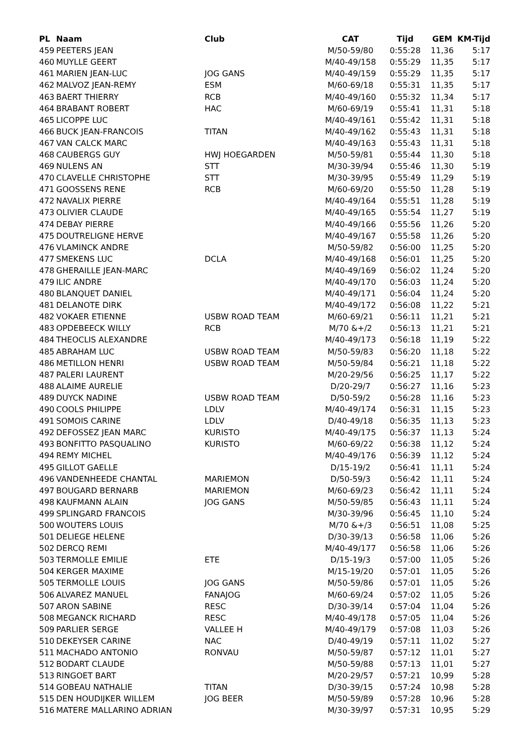| PL | Naam | Club | CAT | Tijd | GEM | KM-Tijd |
| --- | --- | --- | --- | --- | --- | --- |
| 459 | PEETERS JEAN | | M/50-59/80 | 0:55:28 | 11,36 | 5:17 |
| 460 | MUYLLE GEERT | | M/40-49/158 | 0:55:29 | 11,35 | 5:17 |
| 461 | MARIEN JEAN-LUC | JOG GANS | M/40-49/159 | 0:55:29 | 11,35 | 5:17 |
| 462 | MALVOZ JEAN-REMY | ESM | M/60-69/18 | 0:55:31 | 11,35 | 5:17 |
| 463 | BAERT THIERRY | RCB | M/40-49/160 | 0:55:32 | 11,34 | 5:17 |
| 464 | BRABANT ROBERT | HAC | M/60-69/19 | 0:55:41 | 11,31 | 5:18 |
| 465 | LICOPPE LUC | | M/40-49/161 | 0:55:42 | 11,31 | 5:18 |
| 466 | BUCK JEAN-FRANCOIS | TITAN | M/40-49/162 | 0:55:43 | 11,31 | 5:18 |
| 467 | VAN CALCK MARC | | M/40-49/163 | 0:55:43 | 11,31 | 5:18 |
| 468 | CAUBERGS GUY | HWJ HOEGARDEN | M/50-59/81 | 0:55:44 | 11,30 | 5:18 |
| 469 | NULENS AN | STT | M/30-39/94 | 0:55:46 | 11,30 | 5:19 |
| 470 | CLAVELLE CHRISTOPHE | STT | M/30-39/95 | 0:55:49 | 11,29 | 5:19 |
| 471 | GOOSSENS RENE | RCB | M/60-69/20 | 0:55:50 | 11,28 | 5:19 |
| 472 | NAVALIX PIERRE | | M/40-49/164 | 0:55:51 | 11,28 | 5:19 |
| 473 | OLIVIER CLAUDE | | M/40-49/165 | 0:55:54 | 11,27 | 5:19 |
| 474 | DEBAY PIERRE | | M/40-49/166 | 0:55:56 | 11,26 | 5:20 |
| 475 | DOUTRELIGNE HERVE | | M/40-49/167 | 0:55:58 | 11,26 | 5:20 |
| 476 | VLAMINCK ANDRE | | M/50-59/82 | 0:56:00 | 11,25 | 5:20 |
| 477 | SMEKENS LUC | DCLA | M/40-49/168 | 0:56:01 | 11,25 | 5:20 |
| 478 | GHERAILLE JEAN-MARC | | M/40-49/169 | 0:56:02 | 11,24 | 5:20 |
| 479 | ILIC ANDRE | | M/40-49/170 | 0:56:03 | 11,24 | 5:20 |
| 480 | BLANQUET DANIEL | | M/40-49/171 | 0:56:04 | 11,24 | 5:20 |
| 481 | DELANOTE DIRK | | M/40-49/172 | 0:56:08 | 11,22 | 5:21 |
| 482 | VOKAER ETIENNE | USBW ROAD TEAM | M/60-69/21 | 0:56:11 | 11,21 | 5:21 |
| 483 | OPDEBEECK WILLY | RCB | M/70 &+/2 | 0:56:13 | 11,21 | 5:21 |
| 484 | THEOCLIS ALEXANDRE | | M/40-49/173 | 0:56:18 | 11,19 | 5:22 |
| 485 | ABRAHAM LUC | USBW ROAD TEAM | M/50-59/83 | 0:56:20 | 11,18 | 5:22 |
| 486 | METILLON HENRI | USBW ROAD TEAM | M/50-59/84 | 0:56:21 | 11,18 | 5:22 |
| 487 | PALERI LAURENT | | M/20-29/56 | 0:56:25 | 11,17 | 5:22 |
| 488 | ALAIME AURELIE | | D/20-29/7 | 0:56:27 | 11,16 | 5:23 |
| 489 | DUYCK NADINE | USBW ROAD TEAM | D/50-59/2 | 0:56:28 | 11,16 | 5:23 |
| 490 | COOLS PHILIPPE | LDLV | M/40-49/174 | 0:56:31 | 11,15 | 5:23 |
| 491 | SOMOIS CARINE | LDLV | D/40-49/18 | 0:56:35 | 11,13 | 5:23 |
| 492 | DEFOSSEZ JEAN MARC | KURISTO | M/40-49/175 | 0:56:37 | 11,13 | 5:24 |
| 493 | BONFITTO PASQUALINO | KURISTO | M/60-69/22 | 0:56:38 | 11,12 | 5:24 |
| 494 | REMY MICHEL | | M/40-49/176 | 0:56:39 | 11,12 | 5:24 |
| 495 | GILLOT GAELLE | | D/15-19/2 | 0:56:41 | 11,11 | 5:24 |
| 496 | VANDENHEEDE CHANTAL | MARIEMON | D/50-59/3 | 0:56:42 | 11,11 | 5:24 |
| 497 | BOUGARD BERNARB | MARIEMON | M/60-69/23 | 0:56:42 | 11,11 | 5:24 |
| 498 | KAUFMANN ALAIN | JOG GANS | M/50-59/85 | 0:56:43 | 11,11 | 5:24 |
| 499 | SPLINGARD FRANCOIS | | M/30-39/96 | 0:56:45 | 11,10 | 5:24 |
| 500 | WOUTERS LOUIS | | M/70 &+/3 | 0:56:51 | 11,08 | 5:25 |
| 501 | DELIEGE HELENE | | D/30-39/13 | 0:56:58 | 11,06 | 5:26 |
| 502 | DERCQ REMI | | M/40-49/177 | 0:56:58 | 11,06 | 5:26 |
| 503 | TERMOLLE EMILIE | ETE | D/15-19/3 | 0:57:00 | 11,05 | 5:26 |
| 504 | KERGER MAXIME | | M/15-19/20 | 0:57:01 | 11,05 | 5:26 |
| 505 | TERMOLLE LOUIS | JOG GANS | M/50-59/86 | 0:57:01 | 11,05 | 5:26 |
| 506 | ALVAREZ MANUEL | FANAJOG | M/60-69/24 | 0:57:02 | 11,05 | 5:26 |
| 507 | ARON SABINE | RESC | D/30-39/14 | 0:57:04 | 11,04 | 5:26 |
| 508 | MEGANCK RICHARD | RESC | M/40-49/178 | 0:57:05 | 11,04 | 5:26 |
| 509 | PARLIER SERGE | VALLEE H | M/40-49/179 | 0:57:08 | 11,03 | 5:26 |
| 510 | DEKEYSER CARINE | NAC | D/40-49/19 | 0:57:11 | 11,02 | 5:27 |
| 511 | MACHADO ANTONIO | RONVAU | M/50-59/87 | 0:57:12 | 11,01 | 5:27 |
| 512 | BODART CLAUDE | | M/50-59/88 | 0:57:13 | 11,01 | 5:27 |
| 513 | RINGOET BART | | M/20-29/57 | 0:57:21 | 10,99 | 5:28 |
| 514 | GOBEAU NATHALIE | TITAN | D/30-39/15 | 0:57:24 | 10,98 | 5:28 |
| 515 | DEN HOUDIJKER WILLEM | JOG BEER | M/50-59/89 | 0:57:28 | 10,96 | 5:28 |
| 516 | MATERE MALLARINO ADRIAN | | M/30-39/97 | 0:57:31 | 10,95 | 5:29 |